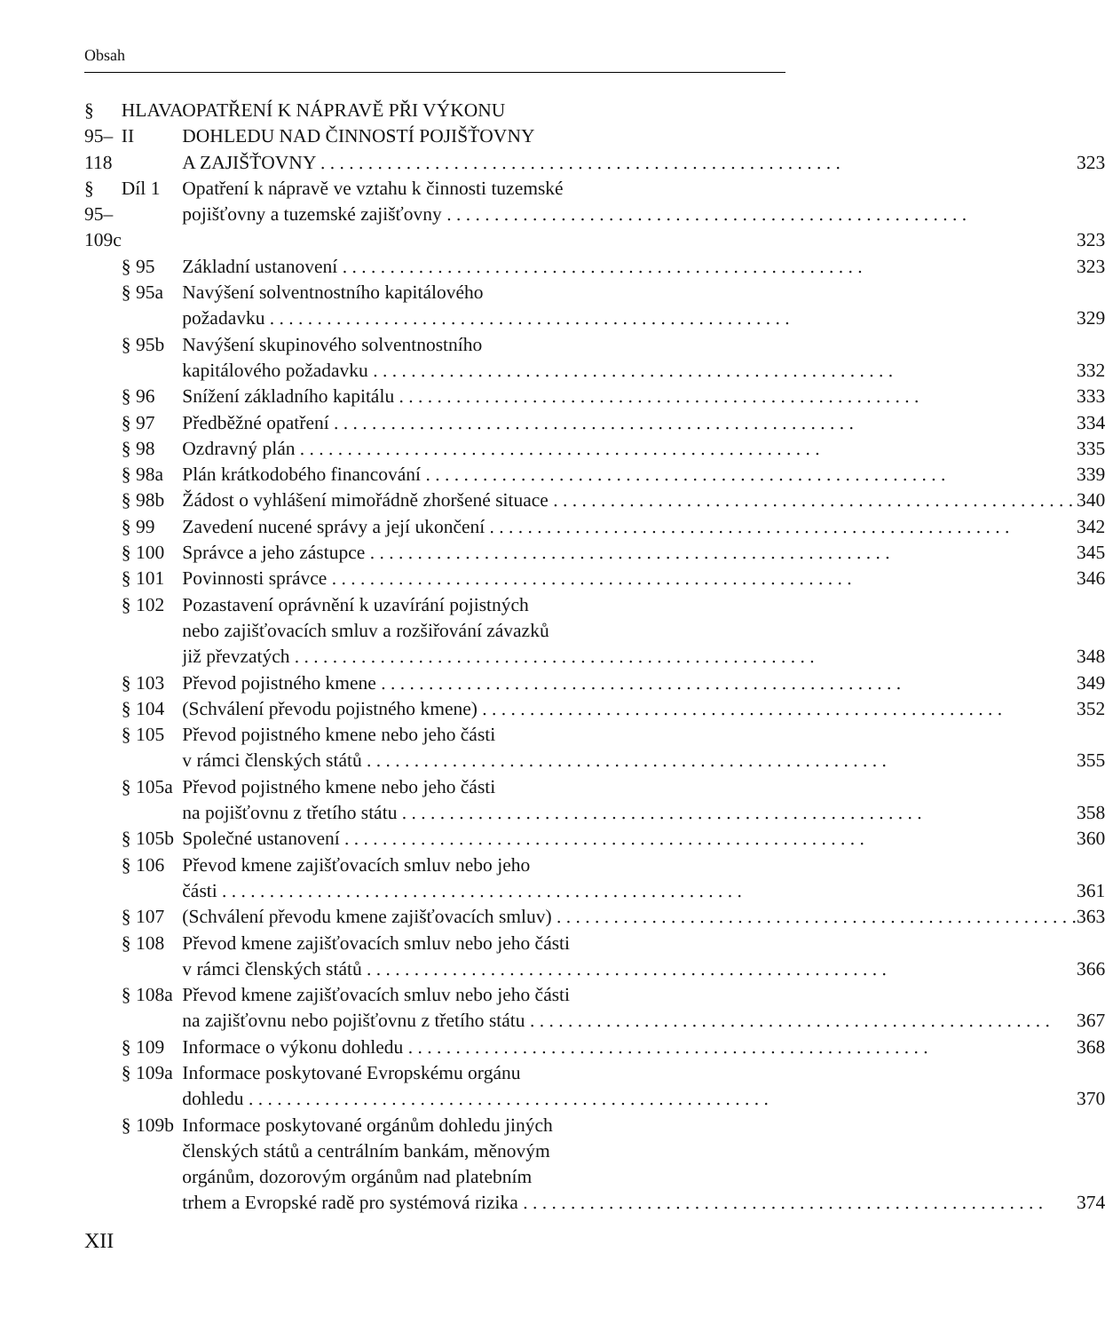Obsah
| § 95–118 | HLAVA II | OPATŘENÍ K NÁPRAVĚ PŘI VÝKONU DOHLEDU NAD ČINNOSTÍ POJIŠŤOVNY A ZAJIŠŤOVNY | 323 |
| § 95–109c | Díl 1 | Opatření k nápravě ve vztahu k činnosti tuzemské pojišťovny a tuzemské zajišťovny | 323 |
| | § 95 | Základní ustanovení | 323 |
| | § 95a | Navýšení solventnostního kapitálového požadavku | 329 |
| | § 95b | Navýšení skupinového solventnostního kapitálového požadavku | 332 |
| | § 96 | Snížení základního kapitálu | 333 |
| | § 97 | Předběžné opatření | 334 |
| | § 98 | Ozdravný plán | 335 |
| | § 98a | Plán krátkodobého financování | 339 |
| | § 98b | Žádost o vyhlášení mimořádně zhoršené situace | 340 |
| | § 99 | Zavedení nucené správy a její ukončení | 342 |
| | § 100 | Správce a jeho zástupce | 345 |
| | § 101 | Povinnosti správce | 346 |
| | § 102 | Pozastavení oprávnění k uzavírání pojistných nebo zajišťovacích smluv a rozšiřování závazků již převzatých | 348 |
| | § 103 | Převod pojistného kmene | 349 |
| | § 104 | (Schválení převodu pojistného kmene) | 352 |
| | § 105 | Převod pojistného kmene nebo jeho části v rámci členských států | 355 |
| | § 105a | Převod pojistného kmene nebo jeho části na pojišťovnu z třetího státu | 358 |
| | § 105b | Společné ustanovení | 360 |
| | § 106 | Převod kmene zajišťovacích smluv nebo jeho části | 361 |
| | § 107 | (Schválení převodu kmene zajišťovacích smluv) | 363 |
| | § 108 | Převod kmene zajišťovacích smluv nebo jeho části v rámci členských států | 366 |
| | § 108a | Převod kmene zajišťovacích smluv nebo jeho části na zajišťovnu nebo pojišťovnu z třetího státu | 367 |
| | § 109 | Informace o výkonu dohledu | 368 |
| | § 109a | Informace poskytované Evropskému orgánu dohledu | 370 |
| | § 109b | Informace poskytované orgánům dohledu jiných členských států a centrálním bankám, měnovým orgánům, dozorovým orgánům nad platebním trhem a Evropské radě pro systémová rizika | 374 |
XII